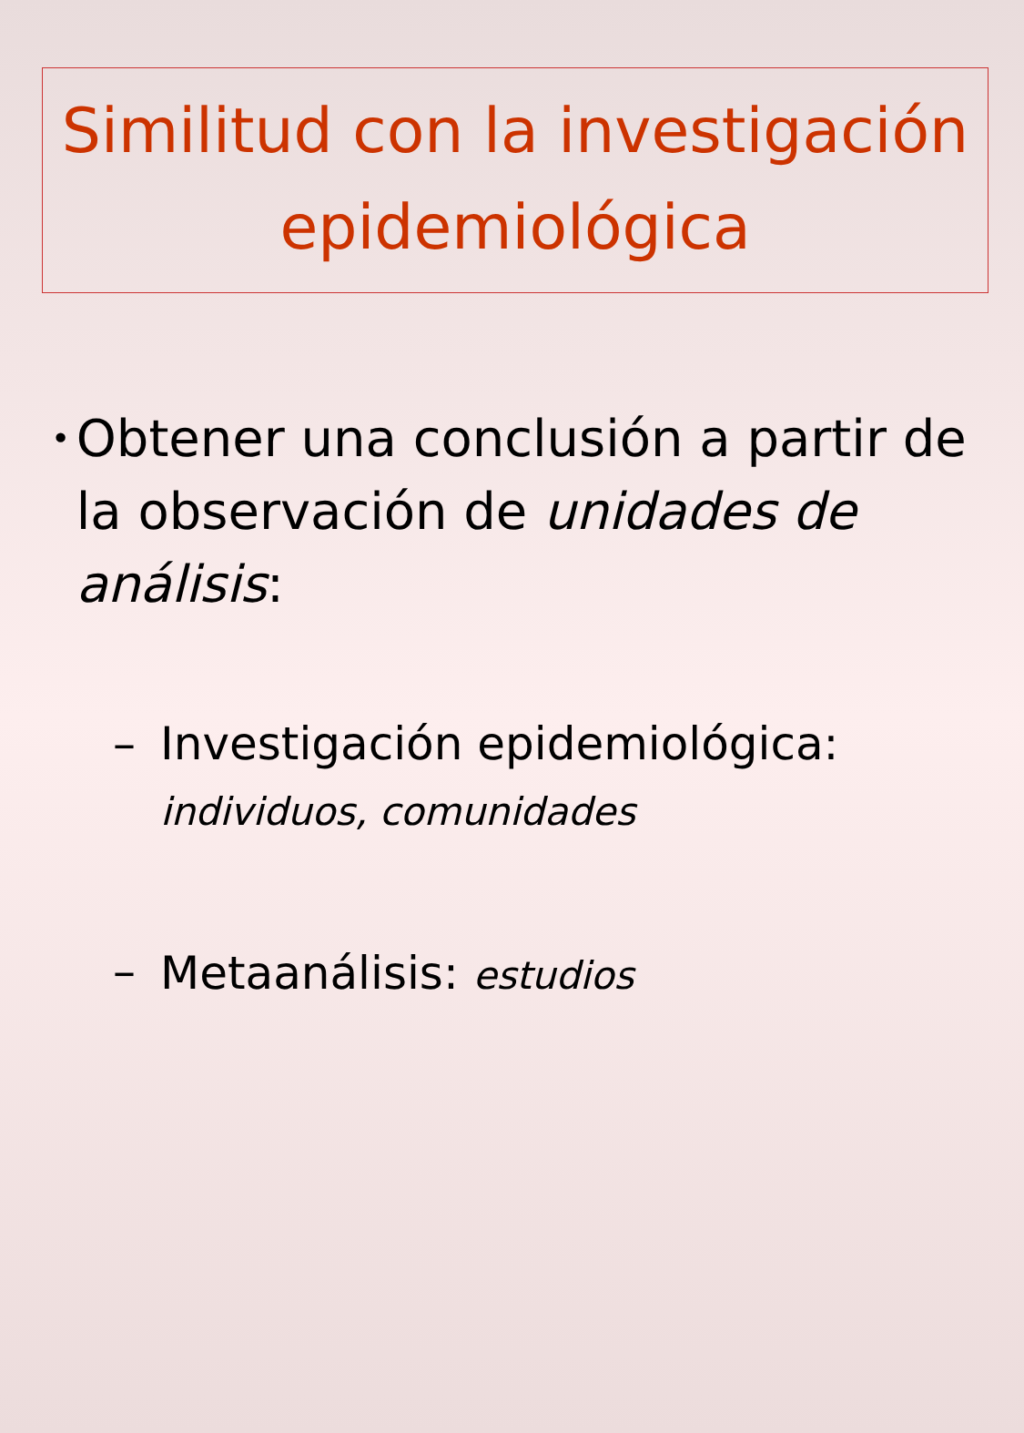Similitud con la investigación epidemiológica
•
Obtener una conclusión a partir de la observación de unidades de análisis:
– Investigación epidemiológica:
individuos, comunidades
– Metaanálisis: estudios